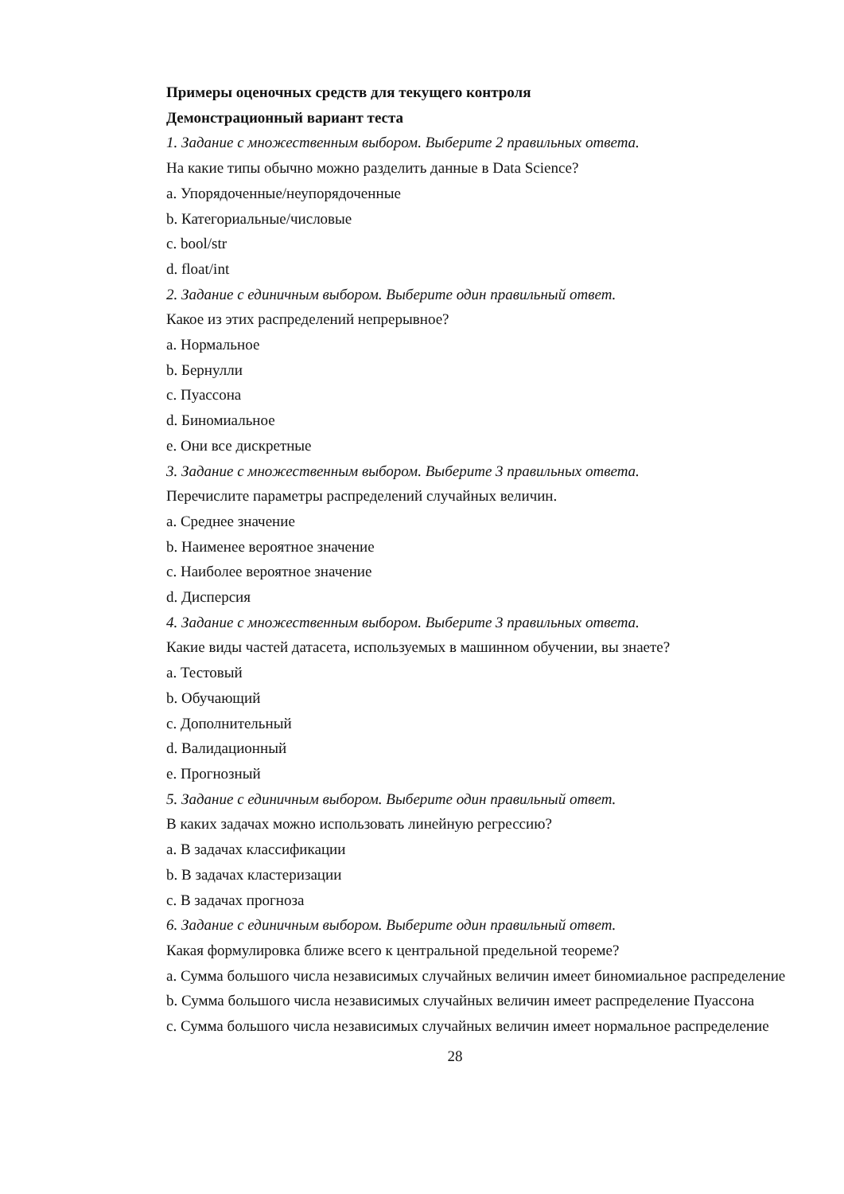Примеры оценочных средств для текущего контроля
Демонстрационный вариант теста
1. Задание с множественным выбором. Выберите 2 правильных ответа.
На какие типы обычно можно разделить данные в Data Science?
a. Упорядоченные/неупорядоченные
b. Категориальные/числовые
c. bool/str
d. float/int
2. Задание с единичным выбором. Выберите один правильный ответ.
Какое из этих распределений непрерывное?
a. Нормальное
b. Бернулли
c. Пуассона
d. Биномиальное
e. Они все дискретные
3. Задание с множественным выбором. Выберите 3 правильных ответа.
Перечислите параметры распределений случайных величин.
a. Среднее значение
b. Наименее вероятное значение
c. Наиболее вероятное значение
d. Дисперсия
4. Задание с множественным выбором. Выберите 3 правильных ответа.
Какие виды частей датасета, используемых в машинном обучении, вы знаете?
a. Тестовый
b. Обучающий
c. Дополнительный
d. Валидационный
e. Прогнозный
5. Задание с единичным выбором. Выберите один правильный ответ.
В каких задачах можно использовать линейную регрессию?
a. В задачах классификации
b. В задачах кластеризации
c. В задачах прогноза
6. Задание с единичным выбором. Выберите один правильный ответ.
Какая формулировка ближе всего к центральной предельной теореме?
a. Сумма большого числа независимых случайных величин имеет биномиальное распределение
b. Сумма большого числа независимых случайных величин имеет распределение Пуассона
c. Сумма большого числа независимых случайных величин имеет нормальное распределение
28